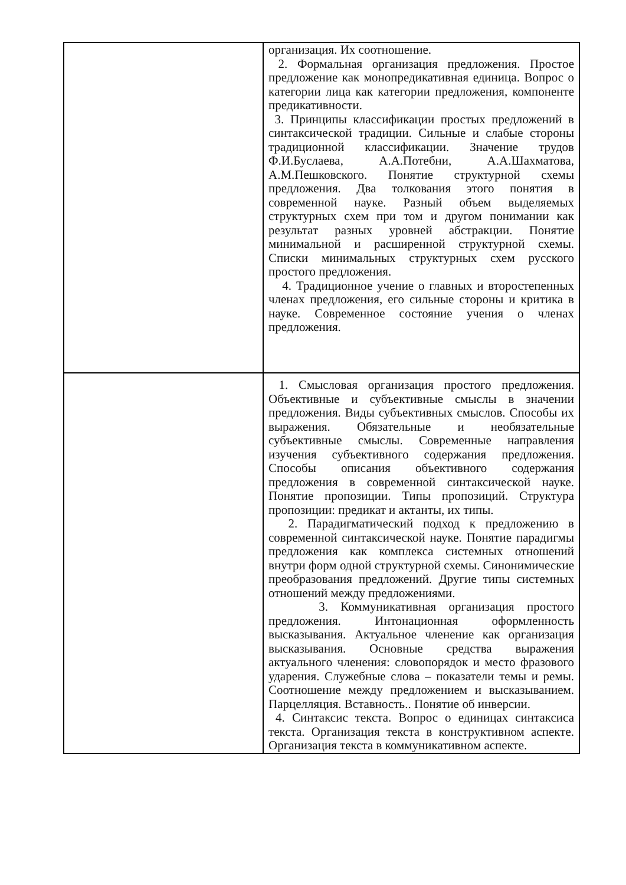| | организация. Их соотношение. 2. Формальная организация предложения. Простое предложение как монопредикативная единица. Вопрос о категории лица как категории предложения, компоненте предикативности. 3. Принципы классификации простых предложений в синтаксической традиции. Сильные и слабые стороны традиционной классификации. Значение трудов Ф.И.Буслаева, А.А.Потебни, А.А.Шахматова, А.М.Пешковского. Понятие структурной схемы предложения. Два толкования этого понятия в современной науке. Разный объем выделяемых структурных схем при том и другом понимании как результат разных уровней абстракции. Понятие минимальной и расширенной структурной схемы. Списки минимальных структурных схем русского простого предложения. 4. Традиционное учение о главных и второстепенных членах предложения, его сильные стороны и критика в науке. Современное состояние учения о членах предложения. |
| | 1. Смысловая организация простого предложения. Объективные и субъективные смыслы в значении предложения. Виды субъективных смыслов. Способы их выражения. Обязательные и необязательные субъективные смыслы. Современные направления изучения субъективного содержания предложения. Способы описания объективного содержания предложения в современной синтаксической науке. Понятие пропозиции. Типы пропозиций. Структура пропозиции: предикат и актанты, их типы. 2. Парадигматический подход к предложению в современной синтаксической науке. Понятие парадигмы предложения как комплекса системных отношений внутри форм одной структурной схемы. Синонимические преобразования предложений. Другие типы системных отношений между предложениями. 3. Коммуникативная организация простого предложения. Интонационная оформленность высказывания. Актуальное членение как организация высказывания. Основные средства выражения актуального членения: словопорядок и место фразового ударения. Служебные слова – показатели темы и ремы. Соотношение между предложением и высказыванием. Парцелляция. Вставность.. Понятие об инверсии. 4. Синтаксис текста. Вопрос о единицах синтаксиса текста. Организация текста в конструктивном аспекте. Организация текста в коммуникативном аспекте. |